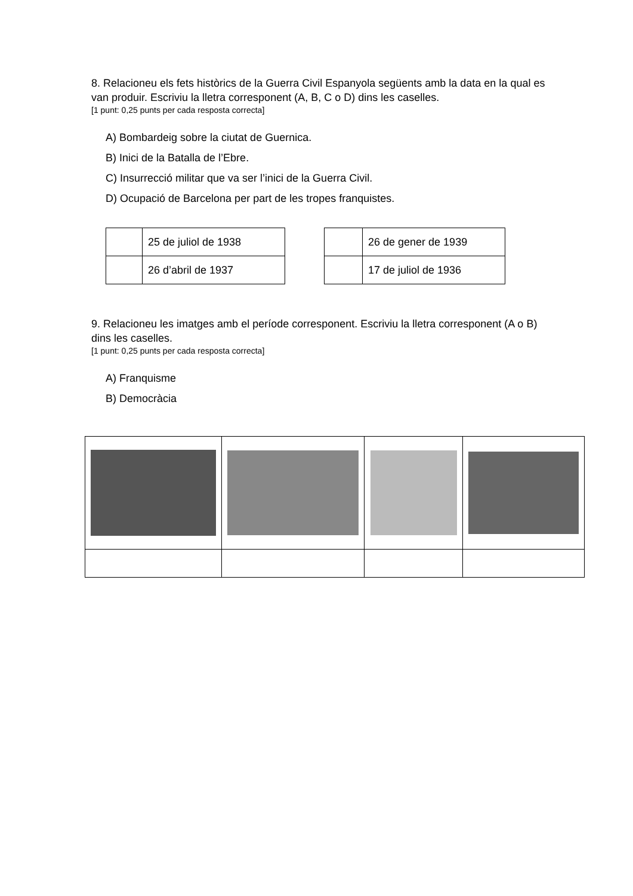8. Relacioneu els fets històrics de la Guerra Civil Espanyola següents amb la data en la qual es van produir. Escriviu la lletra corresponent (A, B, C o D) dins les caselles.
[1 punt: 0,25 punts per cada resposta correcta]
A) Bombardeig sobre la ciutat de Guernica.
B) Inici de la Batalla de l’Ebre.
C) Insurrecció militar que va ser l’inici de la Guerra Civil.
D) Ocupació de Barcelona per part de les tropes franquistes.
| | 25 de juliol de 1938 |
| | 26 d’abril de 1937 |
| | 26 de gener de 1939 |
| | 17 de juliol de 1936 |
9. Relacioneu les imatges amb el període corresponent. Escriviu la lletra corresponent (A o B) dins les caselles.
[1 punt: 0,25 punts per cada resposta correcta]
A) Franquisme
B) Democràcia